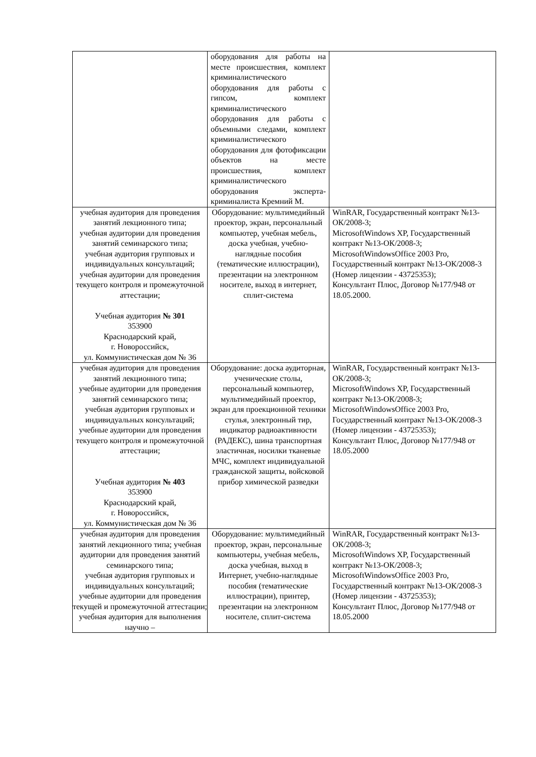| | оборудования для работы на месте происшествия, комплект криминалистического оборудования для работы с гипсом, комплект криминалистического оборудования для работы с объемными следами, комплект криминалистического оборудования для фотофиксации объектов на месте происшествия, комплект криминалистического оборудования эксперта-криминалиста Кремний М. | |
| учебная аудитория для проведения занятий лекционного типа; учебная аудитории для проведения занятий семинарского типа; учебная аудитория групповых и индивидуальных консультаций; учебная аудитории для проведения текущего контроля и промежуточной аттестации; Учебная аудитория № 301 353900 Краснодарский край, г. Новороссийск, ул. Коммунистическая дом № 36 | Оборудование: мультимедийный проектор, экран, персональный компьютер, учебная мебель, доска учебная, учебно-наглядные пособия (тематические иллюстрации), презентации на электронном носителе, выход в интернет, сплит-система | WinRAR, Государственный контракт №13-ОК/2008-3; MicrosoftWindows XP, Государственный контракт №13-ОК/2008-3; MicrosoftWindowsOffice 2003 Pro, Государственный контракт №13-ОК/2008-3 (Номер лицензии - 43725353); Консультант Плюс, Договор №177/948 от 18.05.2000. |
| учебная аудитория для проведения занятий лекционного типа; учебные аудитории для проведения занятий семинарского типа; учебная аудитория групповых и индивидуальных консультаций; учебные аудитории для проведения текущего контроля и промежуточной аттестации; Учебная аудитория № 403 353900 Краснодарский край, г. Новороссийск, ул. Коммунистическая дом № 36 | Оборудование: доска аудиторная, ученические столы, персональный компьютер, мультимедийный проектор, экран для проекционной техники стулья, электронный тир, индикатор радиоактивности (РАДЕКС), шина транспортная эластичная, носилки тканевые МЧС, комплект индивидуальной гражданской защиты, войсковой прибор химической разведки | WinRAR, Государственный контракт №13-ОК/2008-3; MicrosoftWindows XP, Государственный контракт №13-ОК/2008-3; MicrosoftWindowsOffice 2003 Pro, Государственный контракт №13-ОК/2008-3 (Номер лицензии - 43725353); Консультант Плюс, Договор №177/948 от 18.05.2000 |
| учебная аудитория для проведения занятий лекционного типа; учебная аудитории для проведения занятий семинарского типа; учебная аудитория групповых и индивидуальных консультаций; учебные аудитории для проведения текущей и промежуточной аттестации; учебная аудитория для выполнения научно – | Оборудование: мультимедийный проектор, экран, персональные компьютеры, учебная мебель, доска учебная, выход в Интернет, учебно-наглядные пособия (тематические иллюстрации), принтер, презентации на электронном носителе, сплит-система | WinRAR, Государственный контракт №13-ОК/2008-3; MicrosoftWindows XP, Государственный контракт №13-ОК/2008-3; MicrosoftWindowsOffice 2003 Pro, Государственный контракт №13-ОК/2008-3 (Номер лицензии - 43725353); Консультант Плюс, Договор №177/948 от 18.05.2000 |